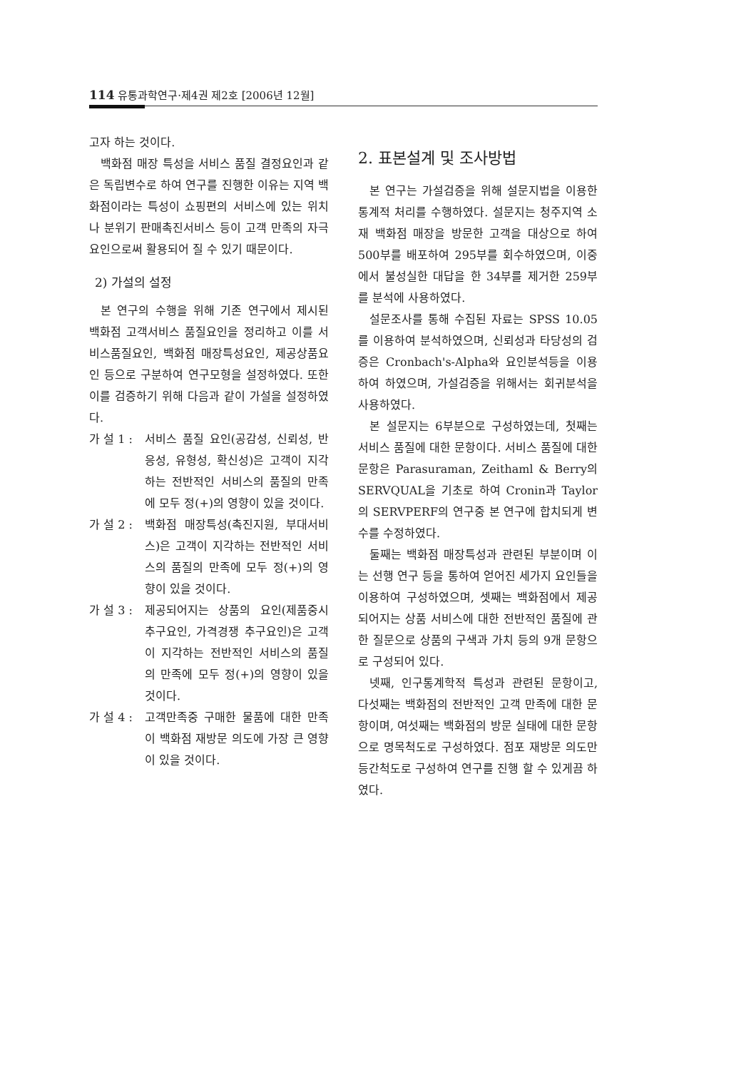114 유통과학연구·제4권 제2호 [2006년 12월]
고자 하는 것이다.
백화점 매장 특성을 서비스 품질 결정요인과 같은 독립변수로 하여 연구를 진행한 이유는 지역 백화점이라는 특성이 쇼핑편의 서비스에 있는 위치나 분위기 판매촉진서비스 등이 고객 만족의 자극 요인으로써 활용되어 질 수 있기 때문이다.
2) 가설의 설정
본 연구의 수행을 위해 기존 연구에서 제시된 백화점 고객서비스 품질요인을 정리하고 이를 서비스품질요인, 백화점 매장특성요인, 제공상품요인 등으로 구분하여 연구모형을 설정하였다. 또한 이를 검증하기 위해 다음과 같이 가설을 설정하였다.
가 설 1 : 서비스 품질 요인(공감성, 신뢰성, 반응성, 유형성, 확신성)은 고객이 지각하는 전반적인 서비스의 품질의 만족에 모두 정(+)의 영향이 있을 것이다.
가 설 2 : 백화점 매장특성(촉진지원, 부대서비스)은 고객이 지각하는 전반적인 서비스의 품질의 만족에 모두 정(+)의 영향이 있을 것이다.
가 설 3 : 제공되어지는 상품의 요인(제품중시 추구요인, 가격경쟁 추구요인)은 고객이 지각하는 전반적인 서비스의 품질의 만족에 모두 정(+)의 영향이 있을 것이다.
가 설 4 : 고객만족중 구매한 물품에 대한 만족이 백화점 재방문 의도에 가장 큰 영향이 있을 것이다.
2. 표본설계 및 조사방법
본 연구는 가설검증을 위해 설문지법을 이용한 통계적 처리를 수행하였다. 설문지는 청주지역 소재 백화점 매장을 방문한 고객을 대상으로 하여 500부를 배포하여 295부를 회수하였으며, 이중에서 불성실한 대답을 한 34부를 제거한 259부를 분석에 사용하였다.
설문조사를 통해 수집된 자료는 SPSS 10.05를 이용하여 분석하였으며, 신뢰성과 타당성의 검증은 Cronbach's-Alpha와 요인분석등을 이용하여 하였으며, 가설검증을 위해서는 회귀분석을 사용하였다.
본 설문지는 6부분으로 구성하였는데, 첫째는 서비스 품질에 대한 문항이다. 서비스 품질에 대한 문항은 Parasuraman, Zeithaml & Berry의 SERVQUAL을 기초로 하여 Cronin과 Taylor의 SERVPERF의 연구중 본 연구에 합치되게 변수를 수정하였다.
둘째는 백화점 매장특성과 관련된 부분이며 이는 선행 연구 등을 통하여 얻어진 세가지 요인들을 이용하여 구성하였으며, 셋째는 백화점에서 제공되어지는 상품 서비스에 대한 전반적인 품질에 관한 질문으로 상품의 구색과 가치 등의 9개 문항으로 구성되어 있다.
넷째, 인구통계학적 특성과 관련된 문항이고, 다섯째는 백화점의 전반적인 고객 만족에 대한 문항이며, 여섯째는 백화점의 방문 실태에 대한 문항으로 명목척도로 구성하였다. 점포 재방문 의도만 등간척도로 구성하여 연구를 진행 할 수 있게끔 하였다.